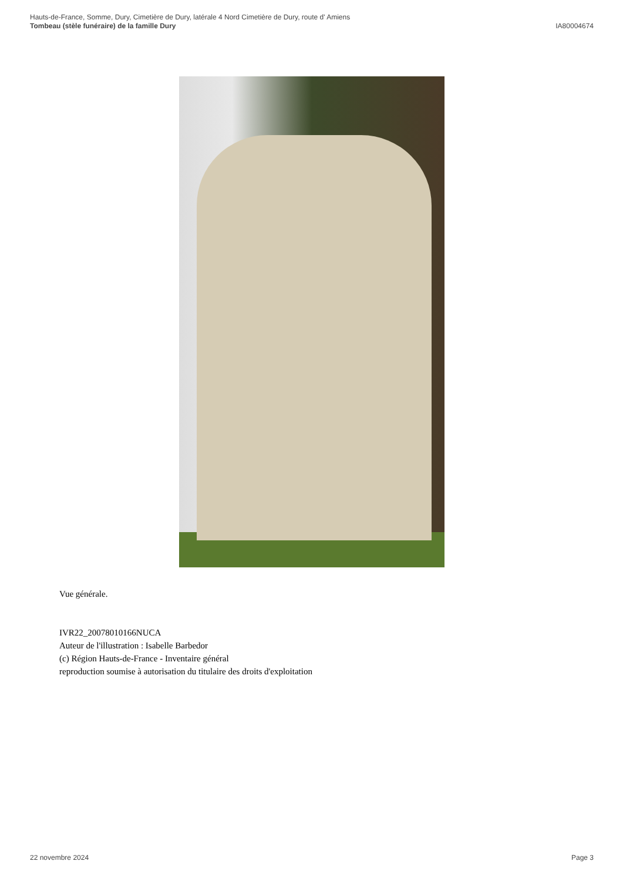Hauts-de-France, Somme, Dury, Cimetière de Dury, latérale 4 Nord Cimetière de Dury, route d' Amiens
Tombeau (stèle funéraire) de la famille Dury IA80004674
Vue générale.
IVR22_20078010166NUCA
Auteur de l'illustration : Isabelle Barbedor
(c) Région Hauts-de-France - Inventaire général
reproduction soumise à autorisation du titulaire des droits d'exploitation
22 novembre 2024 Page 3